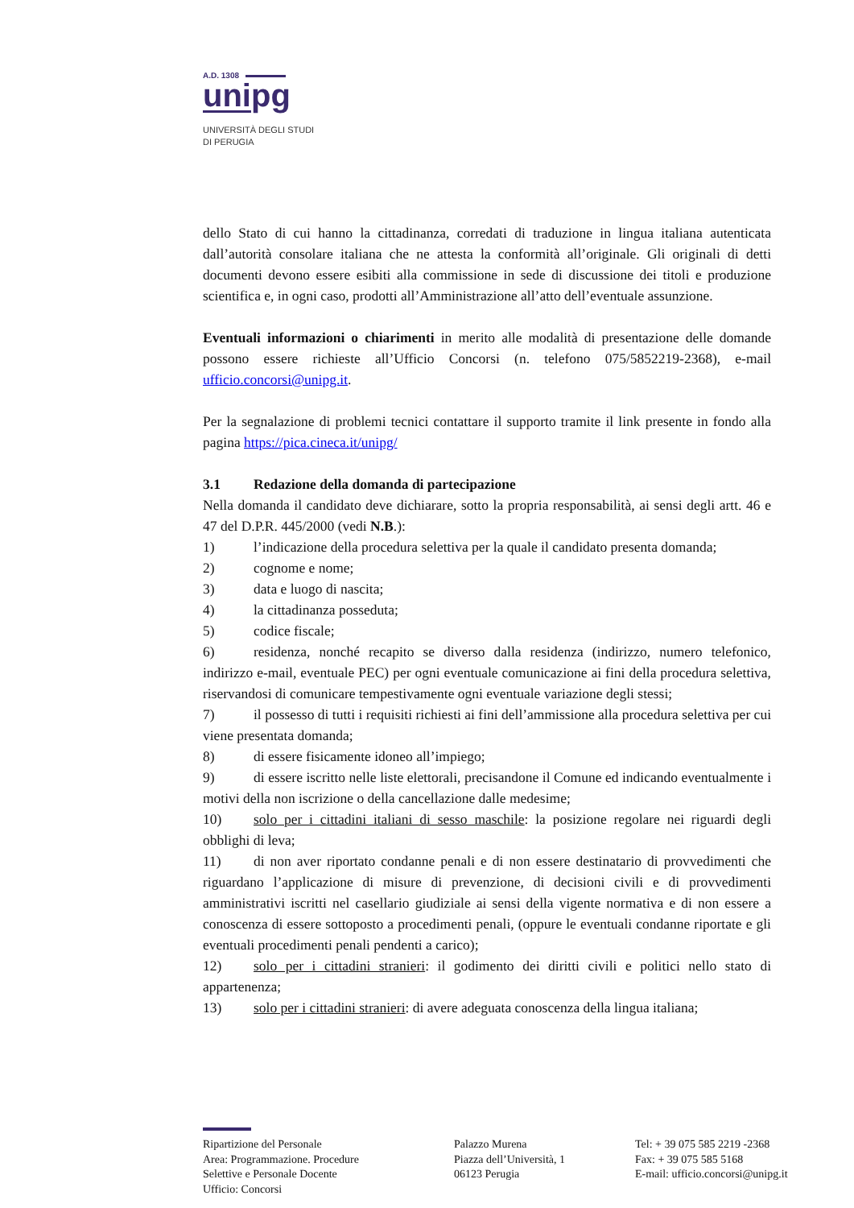A.D. 1308
unipg
UNIVERSITÀ DEGLI STUDI
DI PERUGIA
dello Stato di cui hanno la cittadinanza, corredati di traduzione in lingua italiana autenticata dall’autorità consolare italiana che ne attesta la conformità all’originale. Gli originali di detti documenti devono essere esibiti alla commissione in sede di discussione dei titoli e produzione scientifica e, in ogni caso, prodotti all’Amministrazione all’atto dell’eventuale assunzione.
Eventuali informazioni o chiarimenti in merito alle modalità di presentazione delle domande possono essere richieste all’Ufficio Concorsi (n. telefono 075/5852219-2368), e-mail ufficio.concorsi@unipg.it.
Per la segnalazione di problemi tecnici contattare il supporto tramite il link presente in fondo alla pagina https://pica.cineca.it/unipg/
3.1 Redazione della domanda di partecipazione
Nella domanda il candidato deve dichiarare, sotto la propria responsabilità, ai sensi degli artt. 46 e 47 del D.P.R. 445/2000 (vedi N.B.):
1) l’indicazione della procedura selettiva per la quale il candidato presenta domanda;
2) cognome e nome;
3) data e luogo di nascita;
4) la cittadinanza posseduta;
5) codice fiscale;
6) residenza, nonché recapito se diverso dalla residenza (indirizzo, numero telefonico, indirizzo e-mail, eventuale PEC) per ogni eventuale comunicazione ai fini della procedura selettiva, riservandosi di comunicare tempestivamente ogni eventuale variazione degli stessi;
7) il possesso di tutti i requisiti richiesti ai fini dell’ammissione alla procedura selettiva per cui viene presentata domanda;
8) di essere fisicamente idoneo all’impiego;
9) di essere iscritto nelle liste elettorali, precisandone il Comune ed indicando eventualmente i motivi della non iscrizione o della cancellazione dalle medesime;
10) solo per i cittadini italiani di sesso maschile: la posizione regolare nei riguardi degli obblighi di leva;
11) di non aver riportato condanne penali e di non essere destinatario di provvedimenti che riguardano l’applicazione di misure di prevenzione, di decisioni civili e di provvedimenti amministrativi iscritti nel casellario giudiziale ai sensi della vigente normativa e di non essere a conoscenza di essere sottoposto a procedimenti penali, (oppure le eventuali condanne riportate e gli eventuali procedimenti penali pendenti a carico);
12) solo per i cittadini stranieri: il godimento dei diritti civili e politici nello stato di appartenenza;
13) solo per i cittadini stranieri: di avere adeguata conoscenza della lingua italiana;
Ripartizione del Personale
Area: Programmazione. Procedure
Selettive e Personale Docente
Ufficio: Concorsi
Palazzo Murena
Piazza dell’Università, 1
06123 Perugia
Tel: + 39 075 585 2219 -2368
Fax: + 39 075 585 5168
E-mail: ufficio.concorsi@unipg.it